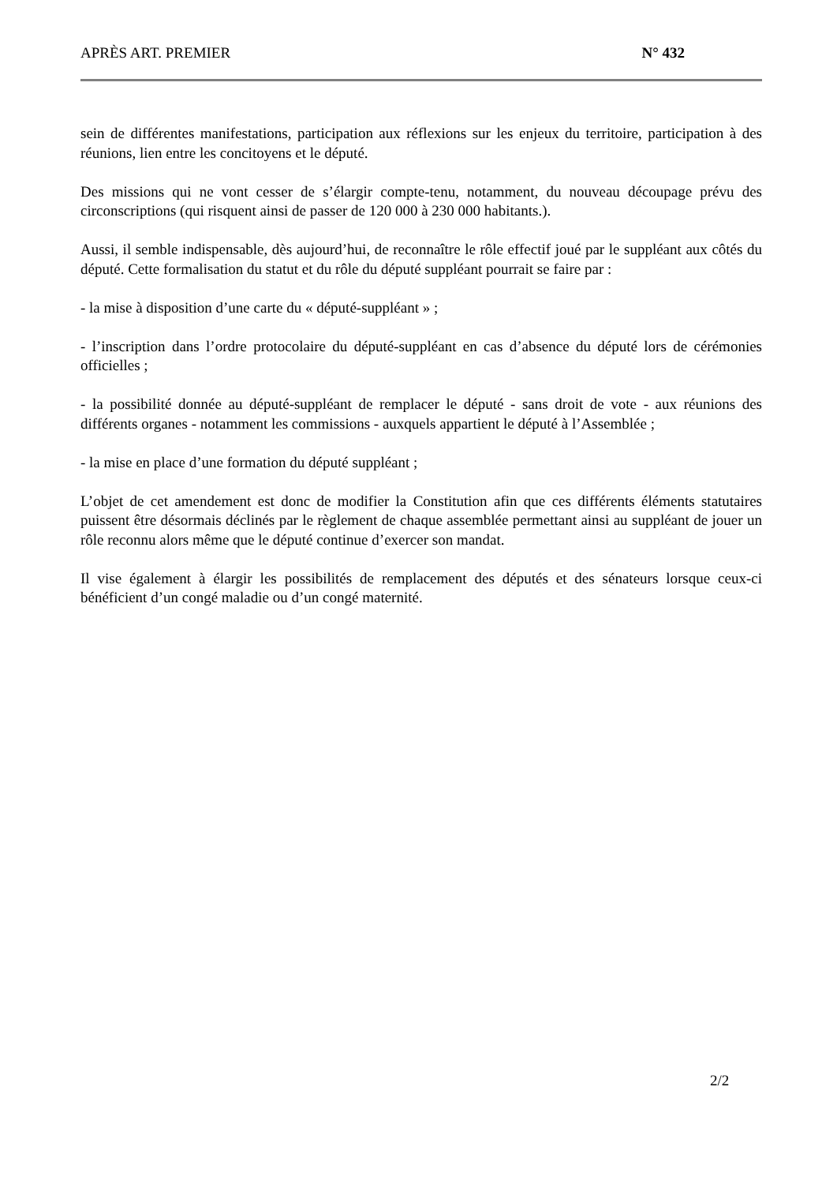APRÈS ART. PREMIER N° 432
sein de différentes manifestations, participation aux réflexions sur les enjeux du territoire, participation à des réunions, lien entre les concitoyens et le député.
Des missions qui ne vont cesser de s’élargir compte-tenu, notamment, du nouveau découpage prévu des circonscriptions (qui risquent ainsi de passer de 120 000 à 230 000 habitants.).
Aussi, il semble indispensable, dès aujourd’hui, de reconnaître le rôle effectif joué par le suppléant aux côtés du député. Cette formalisation du statut et du rôle du député suppléant pourrait se faire par :
- la mise à disposition d’une carte du « député-suppléant » ;
- l’inscription dans l’ordre protocolaire du député-suppléant en cas d’absence du député lors de cérémonies officielles ;
- la possibilité donnée au député-suppléant de remplacer le député - sans droit de vote - aux réunions des différents organes - notamment les commissions - auxquels appartient le député à l’Assemblée ;
- la mise en place d’une formation du député suppléant ;
L’objet de cet amendement est donc de modifier la Constitution afin que ces différents éléments statutaires puissent être désormais déclinés par le règlement de chaque assemblée permettant ainsi au suppléant de jouer un rôle reconnu alors même que le député continue d’exercer son mandat.
Il vise également à élargir les possibilités de remplacement des députés et des sénateurs lorsque ceux-ci bénéficient d’un congé maladie ou d’un congé maternité.
2/2